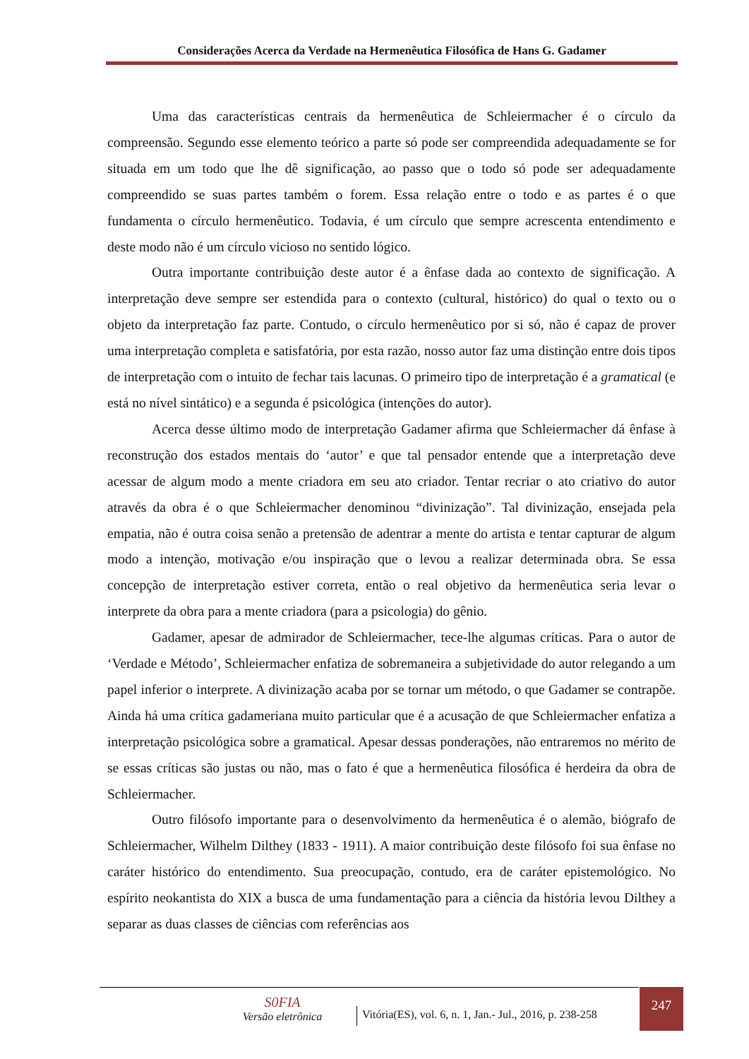Considerações Acerca da Verdade na Hermenêutica Filosófica de Hans G. Gadamer
Uma das características centrais da hermenêutica de Schleiermacher é o círculo da compreensão. Segundo esse elemento teórico a parte só pode ser compreendida adequadamente se for situada em um todo que lhe dê significação, ao passo que o todo só pode ser adequadamente compreendido se suas partes também o forem. Essa relação entre o todo e as partes é o que fundamenta o círculo hermenêutico. Todavia, é um círculo que sempre acrescenta entendimento e deste modo não é um círculo vicioso no sentido lógico.
Outra importante contribuição deste autor é a ênfase dada ao contexto de significação. A interpretação deve sempre ser estendida para o contexto (cultural, histórico) do qual o texto ou o objeto da interpretação faz parte. Contudo, o círculo hermenêutico por si só, não é capaz de prover uma interpretação completa e satisfatória, por esta razão, nosso autor faz uma distinção entre dois tipos de interpretação com o intuito de fechar tais lacunas. O primeiro tipo de interpretação é a gramatical (e está no nível sintático) e a segunda é psicológica (intenções do autor).
Acerca desse último modo de interpretação Gadamer afirma que Schleiermacher dá ênfase à reconstrução dos estados mentais do ‘autor’ e que tal pensador entende que a interpretação deve acessar de algum modo a mente criadora em seu ato criador. Tentar recriar o ato criativo do autor através da obra é o que Schleiermacher denominou “divinização”. Tal divinização, ensejada pela empatia, não é outra coisa senão a pretensão de adentrar a mente do artista e tentar capturar de algum modo a intenção, motivação e/ou inspiração que o levou a realizar determinada obra. Se essa concepção de interpretação estiver correta, então o real objetivo da hermenêutica seria levar o interprete da obra para a mente criadora (para a psicologia) do gênio.
Gadamer, apesar de admirador de Schleiermacher, tece-lhe algumas críticas. Para o autor de ‘Verdade e Método’, Schleiermacher enfatiza de sobremaneira a subjetividade do autor relegando a um papel inferior o interprete. A divinização acaba por se tornar um método, o que Gadamer se contrapõe. Ainda há uma crítica gadameriana muito particular que é a acusação de que Schleiermacher enfatiza a interpretação psicológica sobre a gramatical. Apesar dessas ponderações, não entraremos no mérito de se essas críticas são justas ou não, mas o fato é que a hermenêutica filosófica é herdeira da obra de Schleiermacher.
Outro filósofo importante para o desenvolvimento da hermenêutica é o alemão, biógrafo de Schleiermacher, Wilhelm Dilthey (1833 - 1911). A maior contribuição deste filósofo foi sua ênfase no caráter histórico do entendimento. Sua preocupação, contudo, era de caráter epistemológico. No espírito neokantista do XIX a busca de uma fundamentação para a ciência da história levou Dilthey a separar as duas classes de ciências com referências aos
S0FIA
Versão eletrônica
Vitória(ES), vol. 6, n. 1, Jan.- Jul., 2016, p. 238-258
247